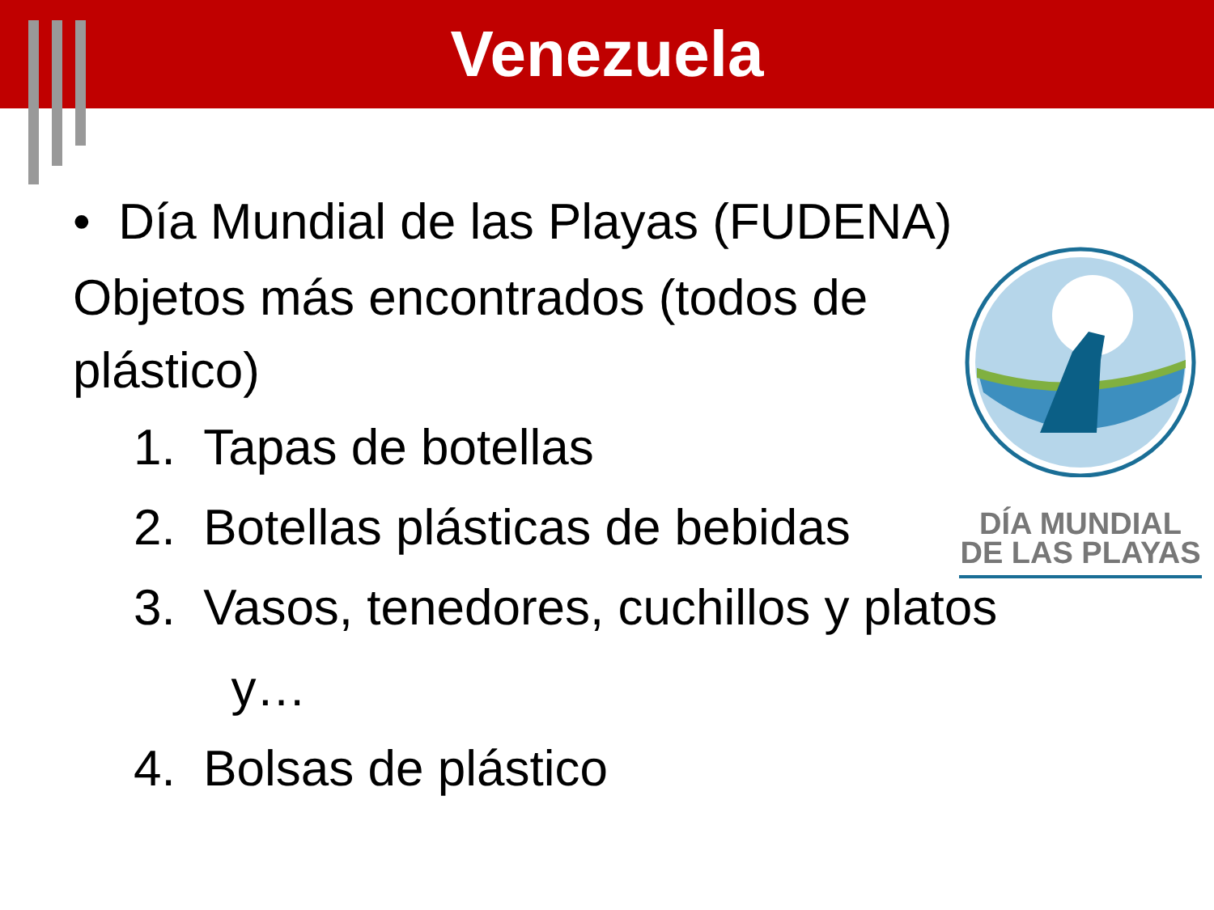Venezuela
DÍA MUNDIAL DE LAS PLAYAS
• Día Mundial de las Playas (FUDENA)
Objetos más encontrados (todos de plástico)
1. Tapas de botellas
2. Botellas plásticas de bebidas
3. Vasos, tenedores, cuchillos y platos
y…
4. Bolsas de plástico